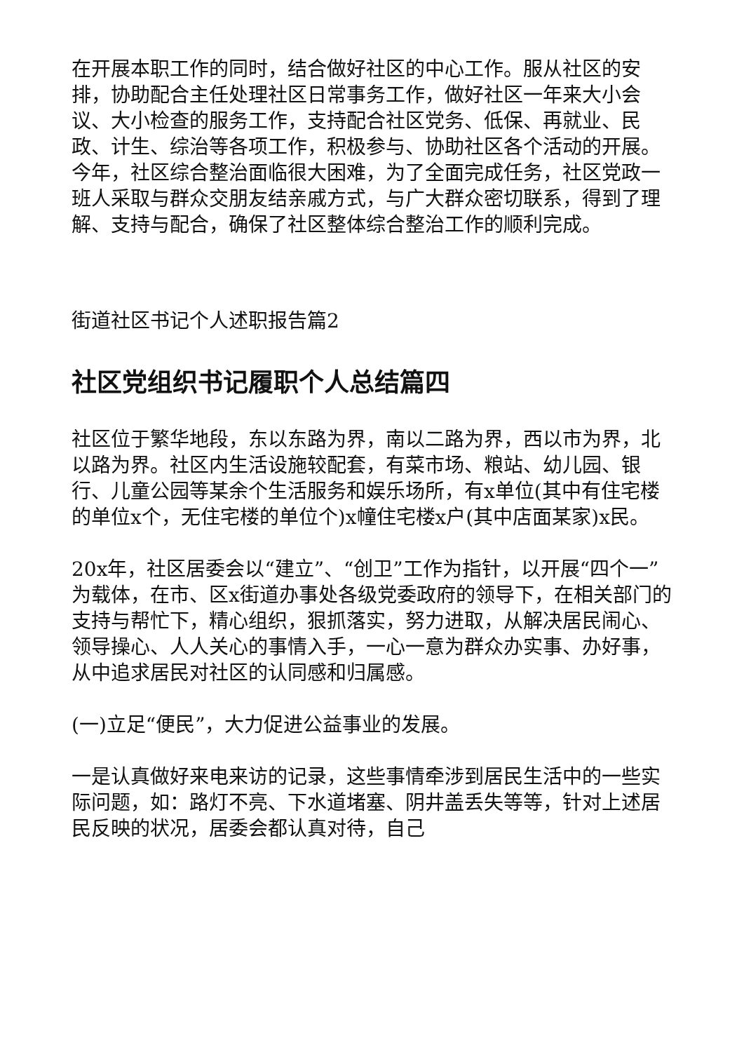在开展本职工作的同时，结合做好社区的中心工作。服从社区的安排，协助配合主任处理社区日常事务工作，做好社区一年来大小会议、大小检查的服务工作，支持配合社区党务、低保、再就业、民政、计生、综治等各项工作，积极参与、协助社区各个活动的开展。今年，社区综合整治面临很大困难，为了全面完成任务，社区党政一班人采取与群众交朋友结亲戚方式，与广大群众密切联系，得到了理解、支持与配合，确保了社区整体综合整治工作的顺利完成。
街道社区书记个人述职报告篇2
社区党组织书记履职个人总结篇四
社区位于繁华地段，东以东路为界，南以二路为界，西以市为界，北以路为界。社区内生活设施较配套，有菜市场、粮站、幼儿园、银行、儿童公园等某余个生活服务和娱乐场所，有x单位(其中有住宅楼的单位x个，无住宅楼的单位个)x幢住宅楼x户(其中店面某家)x民。
20x年，社区居委会以“建立”、“创卫”工作为指针，以开展“四个一”为载体，在市、区x街道办事处各级党委政府的领导下，在相关部门的支持与帮忙下，精心组织，狠抓落实，努力进取，从解决居民闹心、领导操心、人人关心的事情入手，一心一意为群众办实事、办好事，从中追求居民对社区的认同感和归属感。
(一)立足“便民”，大力促进公益事业的发展。
一是认真做好来电来访的记录，这些事情牵涉到居民生活中的一些实际问题，如：路灯不亮、下水道堵塞、阴井盖丢失等等，针对上述居民反映的状况，居委会都认真对待，自己